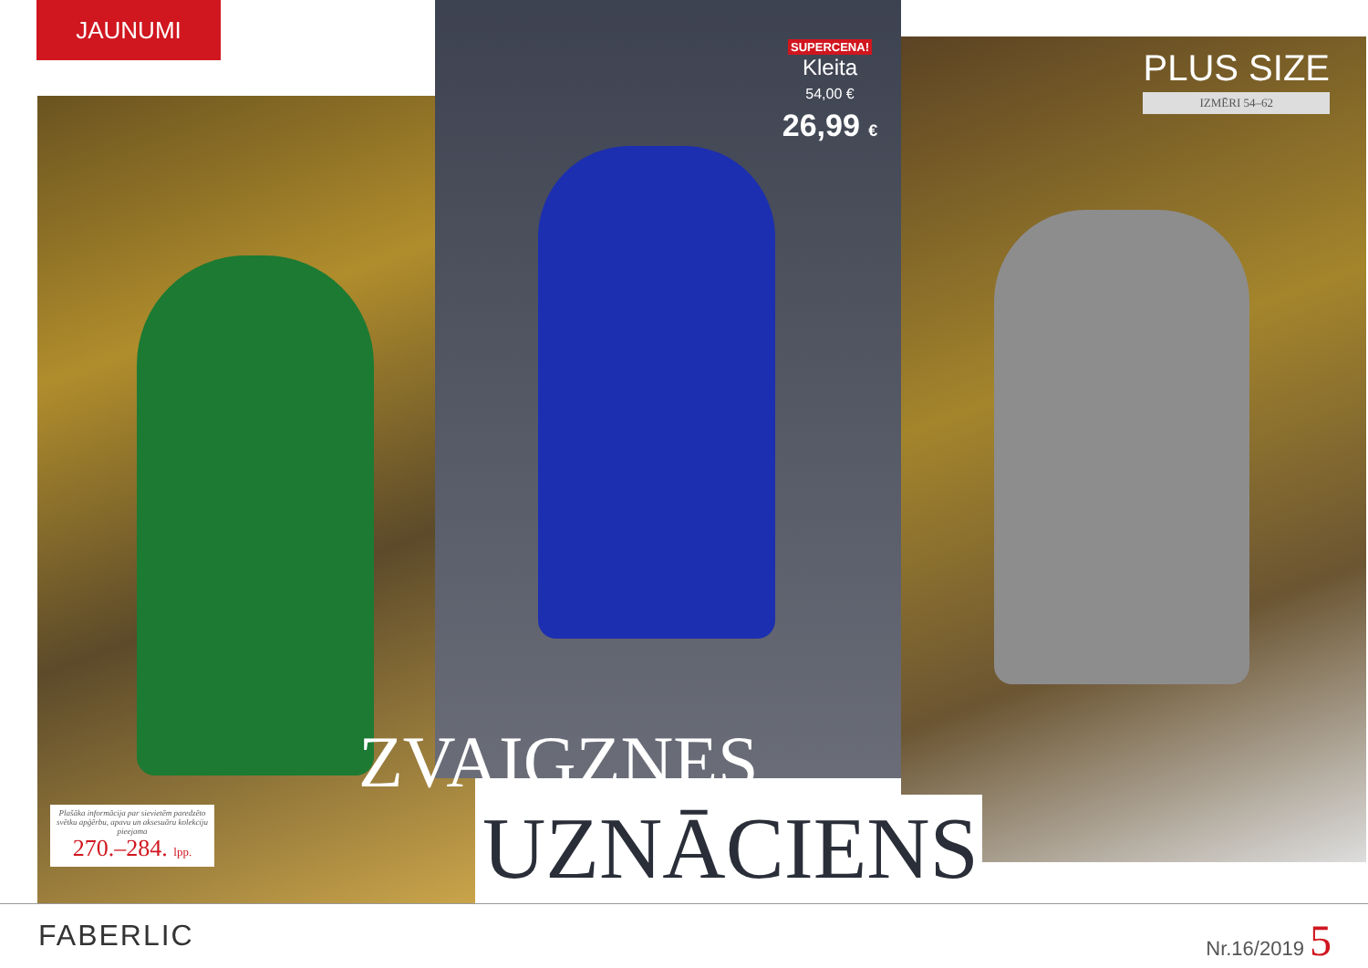JAUNUMI
SUPERCENA!
Kleita
54,00 €
26,99 €
PLUS SIZE
IZMĒRI 54–62
Plašāka informācija par sievietēm paredzēto svētku apģērbu, apavu un aksesuāru kolekciju pieejama
270.–284. lpp.
ZVAIGZNES
UZNĀCIENS
FABERLIC Nr.16/2019 5